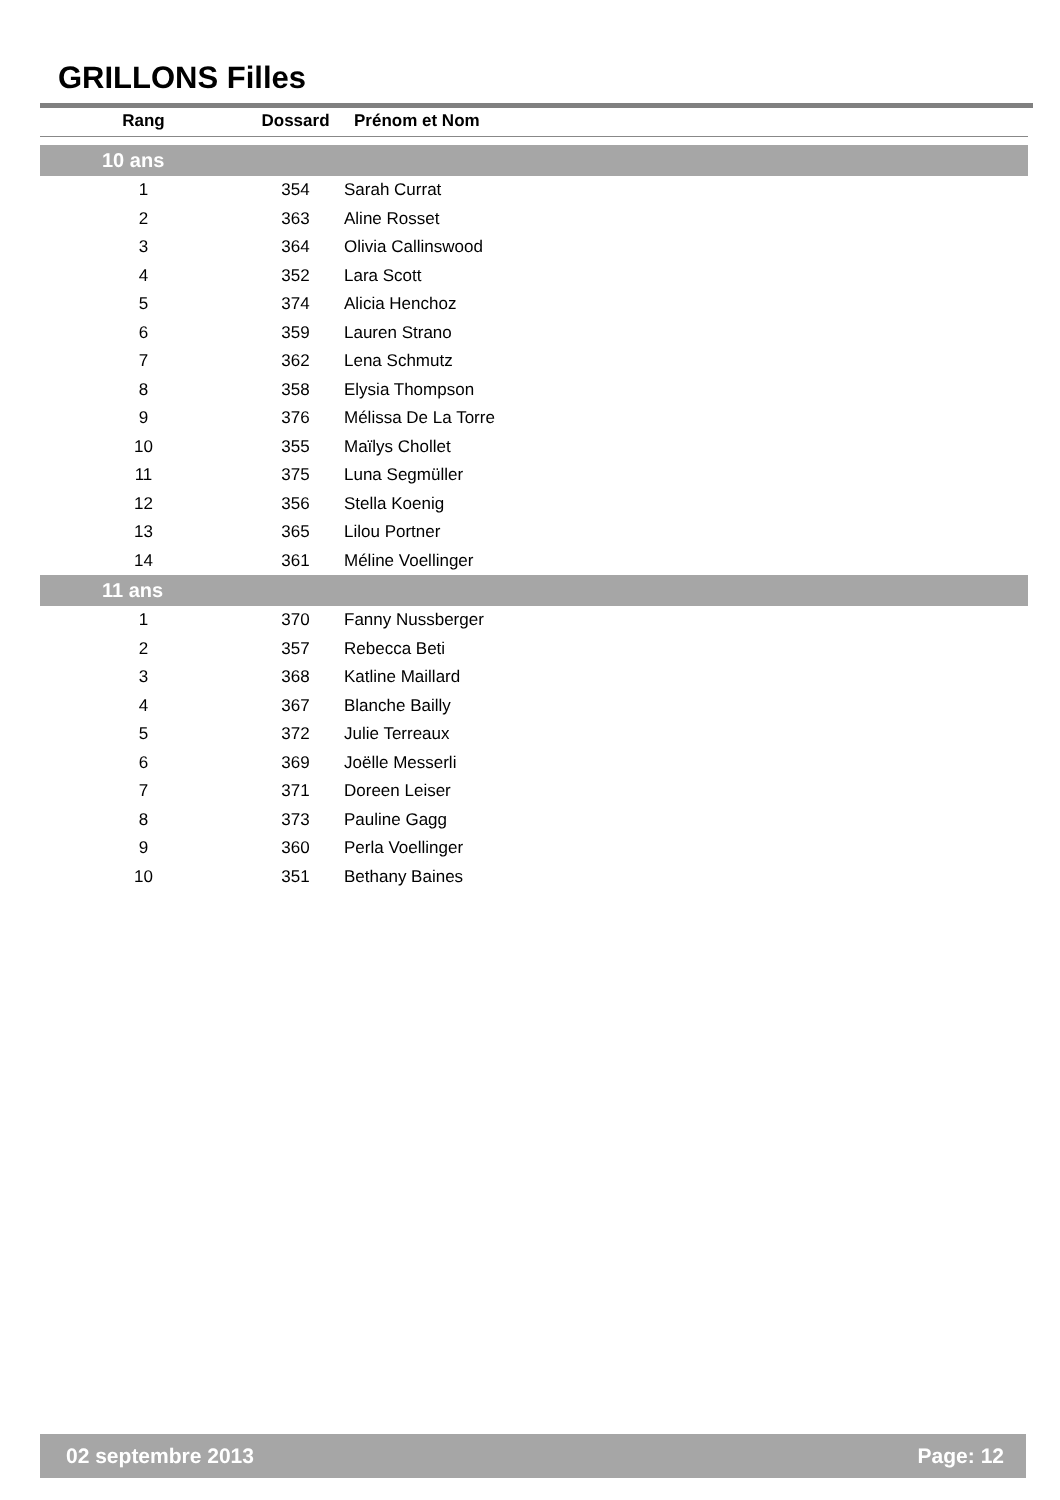GRILLONS Filles
| Rang | Dossard | Prénom et Nom |
| --- | --- | --- |
| 10 ans | | |
| 1 | 354 | Sarah Currat |
| 2 | 363 | Aline Rosset |
| 3 | 364 | Olivia Callinswood |
| 4 | 352 | Lara Scott |
| 5 | 374 | Alicia Henchoz |
| 6 | 359 | Lauren Strano |
| 7 | 362 | Lena Schmutz |
| 8 | 358 | Elysia Thompson |
| 9 | 376 | Mélissa De La Torre |
| 10 | 355 | Maïlys Chollet |
| 11 | 375 | Luna Segmüller |
| 12 | 356 | Stella Koenig |
| 13 | 365 | Lilou Portner |
| 14 | 361 | Méline Voellinger |
| 11 ans | | |
| 1 | 370 | Fanny Nussberger |
| 2 | 357 | Rebecca Beti |
| 3 | 368 | Katline Maillard |
| 4 | 367 | Blanche Bailly |
| 5 | 372 | Julie Terreaux |
| 6 | 369 | Joëlle Messerli |
| 7 | 371 | Doreen Leiser |
| 8 | 373 | Pauline Gagg |
| 9 | 360 | Perla Voellinger |
| 10 | 351 | Bethany Baines |
02 septembre 2013 Page: 12